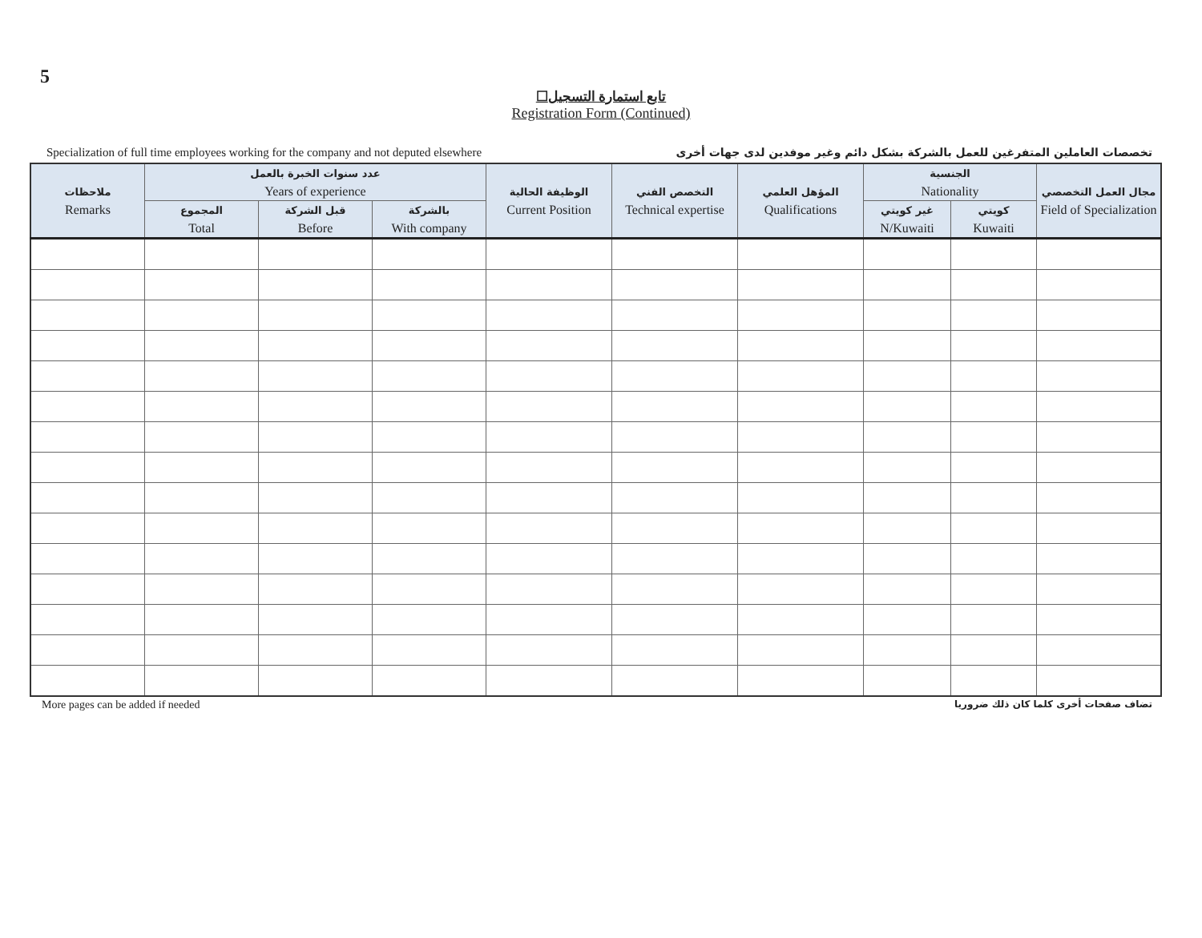5
☐تابع استمارة التسجيل
Registration Form (Continued)
Specialization of full time employees working for the company and not deputed elsewhere تخصصات العاملين المتفرغين للعمل بالشركة بشكل دائم وغير موفدين لدى جهات أخرى
| ملاحظات Remarks | عدد سنوات الخبرة بالعمل Years of experience | | | الوظيفة الحالية Current Position | التخصص الفني Technical expertise | المؤهل العلمي Qualifications | الجنسية Nationality | | مجال العمل التخصصي Field of Specialization |
| --- | --- | --- | --- | --- | --- | --- | --- | --- | --- |
| | المجموع Total | قبل الشركة Before | بالشركة With company | | | | غير كويتي N/Kuwaiti | كويتي Kuwaiti | |
More pages can be added if needed تضاف صفحات أخرى كلما كان ذلك ضروريا